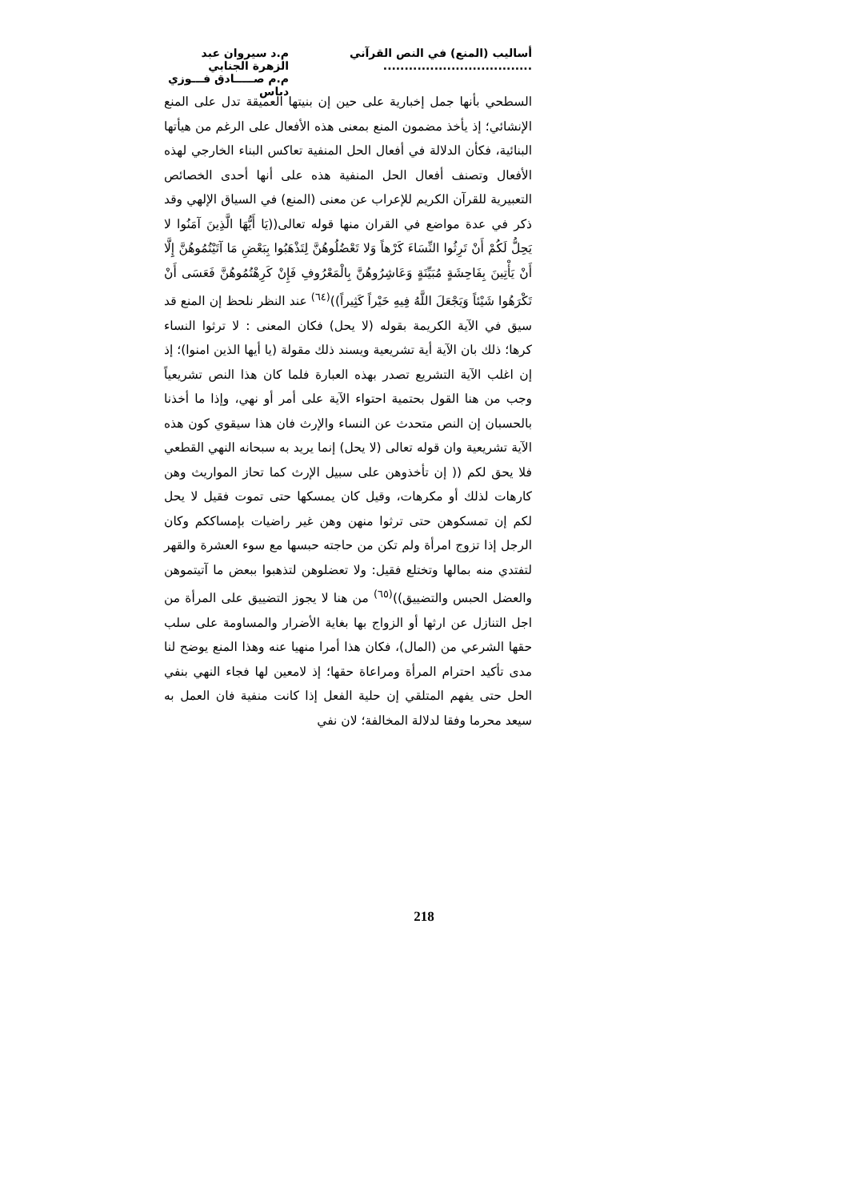أساليب (المنع) في النص القرآني ...................................
م.د سيروان عبد الزهرة الجنابي
م.م صـــــادق فـــوزي دباس
السطحي بأنها جمل إخبارية على حين إن بنيتها العميقة تدل على المنع الإنشائي؛ إذ يأخذ مضمون المنع بمعنى هذه الأفعال على الرغم من هيأتها البنائية، فكأن الدلالة في أفعال الحل المنفية تعاكس البناء الخارجي لهذه الأفعال وتصنف أفعال الحل المنفية هذه على أنها أحدى الخصائص التعبيرية للقرآن الكريم للإعراب عن معنى (المنع) في السياق الإلهي وقد ذكر في عدة مواضع في القران منها قوله تعالى((يَا أَيُّهَا الَّذِينَ آمَنُوا لا يَحِلُّ لَكُمْ أَنْ تَرِثُوا النِّسَاءَ كَرْهاً وَلا تَعْضُلُوهُنَّ لِتَذْهَبُوا بِبَعْضِ مَا آتَيْتُمُوهُنَّ إِلَّا أَنْ يَأْتِينَ بِفَاحِشَةٍ مُبَيِّنَةٍ وَعَاشِرُوهُنَّ بِالْمَعْرُوفِ فَإِنْ كَرِهْتُمُوهُنَّ فَعَسَى أَنْ تَكْرَهُوا شَيْئاً وَيَجْعَلَ اللَّهُ فِيهِ خَيْراً كَثِيراً))<sup>(٦٤)</sup> عند النظر نلحظ إن المنع قد سيق في الآية الكريمة بقوله (لا يحل) فكان المعنى : لا ترثوا النساء كرها؛ ذلك بان الآية أية تشريعية ويسند ذلك مقولة (يا أيها الذين امنوا)؛ إذ إن اغلب الآية التشريع تصدر بهذه العبارة فلما كان هذا النص تشريعياً وجب من هنا القول بحتمية احتواء الآية على أمر أو نهي، وإذا ما أخذنا بالحسبان إن النص متحدث عن النساء والإرث فان هذا سيقوي كون هذه الآية تشريعية وان قوله تعالى (لا يحل) إنما يريد به سبحانه النهي القطعي فلا يحق لكم (( إن تأخذوهن على سبيل الإرث كما تحاز المواريث وهن كارهات لذلك أو مكرهات، وقيل كان يمسكها حتى تموت فقيل لا يحل لكم إن تمسكوهن حتى ترثوا منهن وهن غير راضيات بإمساككم وكان الرجل إذا تزوج امرأة ولم تكن من حاجته حبسها مع سوء العشرة والقهر لتفتدي منه بمالها وتختلع فقيل: ولا تعضلوهن لتذهبوا ببعض ما آتيتموهن والعضل الحبس والتضييق))<sup>(٦٥)</sup> من هنا لا يجوز التضييق على المرأة من اجل التنازل عن ارثها أو الزواج بها بغاية الأضرار والمساومة على سلب حقها الشرعي من (المال)، فكان هذا أمرا منهيا عنه وهذا المنع يوضح لنا مدى تأكيد احترام المرأة ومراعاة حقها؛ إذ لامعين لها فجاء النهي بنفي الحل حتى يفهم المتلقي إن حلية الفعل إذا كانت منفية فان العمل به سيعد محرما وفقا لدلالة المخالفة؛ لان نفي
218